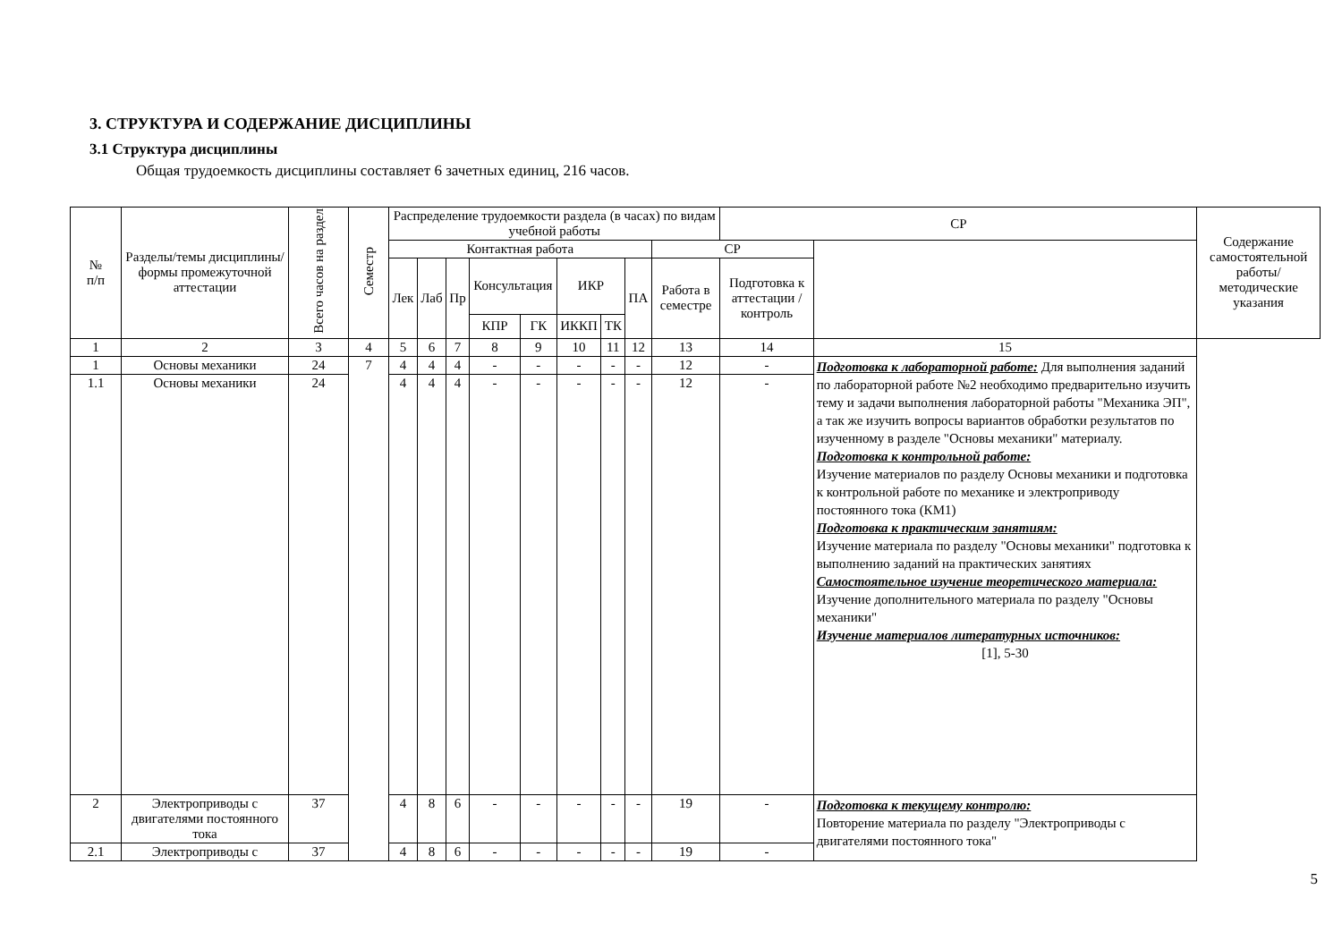3. СТРУКТУРА И СОДЕРЖАНИЕ ДИСЦИПЛИНЫ
3.1 Структура дисциплины
Общая трудоемкость дисциплины составляет 6 зачетных единиц, 216 часов.
| № п/п | Разделы/темы дисциплины/формы промежуточной аттестации | Всего часов на раздел | Семестр | Распределение трудоемкости раздела (в часах) по видам учебной работы | | | | | | | | | СР | | Содержание самостоятельной работы/ методические указания |
| --- | --- | --- | --- | --- | --- | --- | --- | --- | --- | --- | --- | --- | --- | --- | --- |
| | | | | Контактная работа | | | | | | | | | СР | | |
| | | | | Лек | Лаб | Пр | Консультация | | ИКР | | ПА | Работа в семестре | Подготовка к аттестации /контроль | | |
| | | | | | | | КПР | ГК | ИККП | ТК | | | | | |
| 1 | 2 | 3 | 4 | 5 | 6 | 7 | 8 | 9 | 10 | 11 | 12 | 13 | 14 | 15 | |
| 1 | Основы механики | 24 | 7 | 4 | 4 | 4 | - | - | - | - | - | 12 | - | Подготовка к лабораторной работе: Для выполнения заданий по лабораторной работе №2 необходимо предварительно изучить тему и задачи выполнения лабораторной работы "Механика ЭП", а так же изучить вопросы вариантов обработки результатов по изученному в разделе "Основы механики" материалу. Подготовка к контрольной работе: Изучение материалов по разделу Основы механики и подготовка к контрольной работе по механике и электроприводу постоянного тока (КМ1) Подготовка к практическим занятиям: Изучение материала по разделу "Основы механики" подготовка к выполнению заданий на практических занятиях Самостоятельное изучение теоретического материала: Изучение дополнительного материала по разделу "Основы механики" Изучение материалов литературных источников: [1], 5-30 | |
| 1.1 | Основы механики | 24 | | 4 | 4 | 4 | - | - | - | - | - | 12 | - | | |
| 2 | Электроприводы с двигателями постоянного тока | 37 | | 4 | 8 | 6 | - | - | - | - | - | 19 | - | Подготовка к текущему контролю: Повторение материала по разделу "Электроприводы с двигателями постоянного тока" | |
| 2.1 | Электроприводы с | 37 | | 4 | 8 | 6 | - | - | - | - | - | 19 | - | | |
5